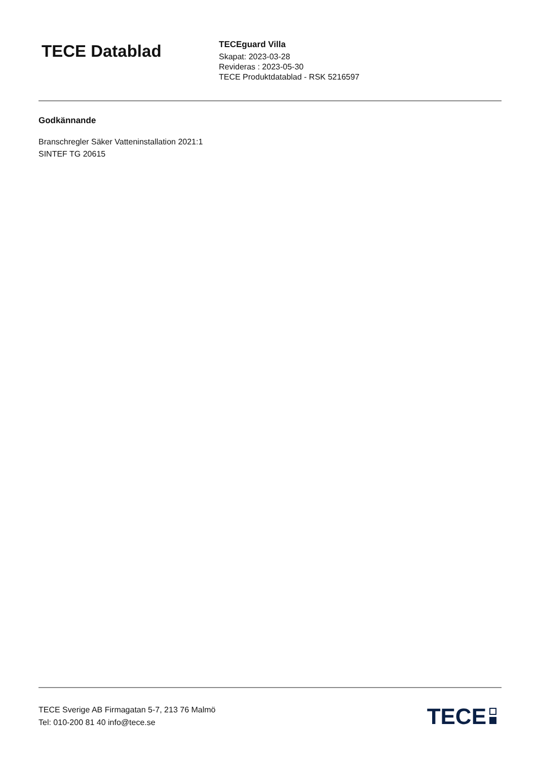TECE Datablad
TECEguard Villa
Skapat: 2023-03-28
Revideras : 2023-05-30
TECE Produktdatablad - RSK 5216597
Godkännande
Branschregler Säker Vatteninstallation 2021:1
SINTEF TG 20615
TECE Sverige AB Firmagatan 5-7, 213 76 Malmö
Tel: 010-200 81 40 info@tece.se
TECE